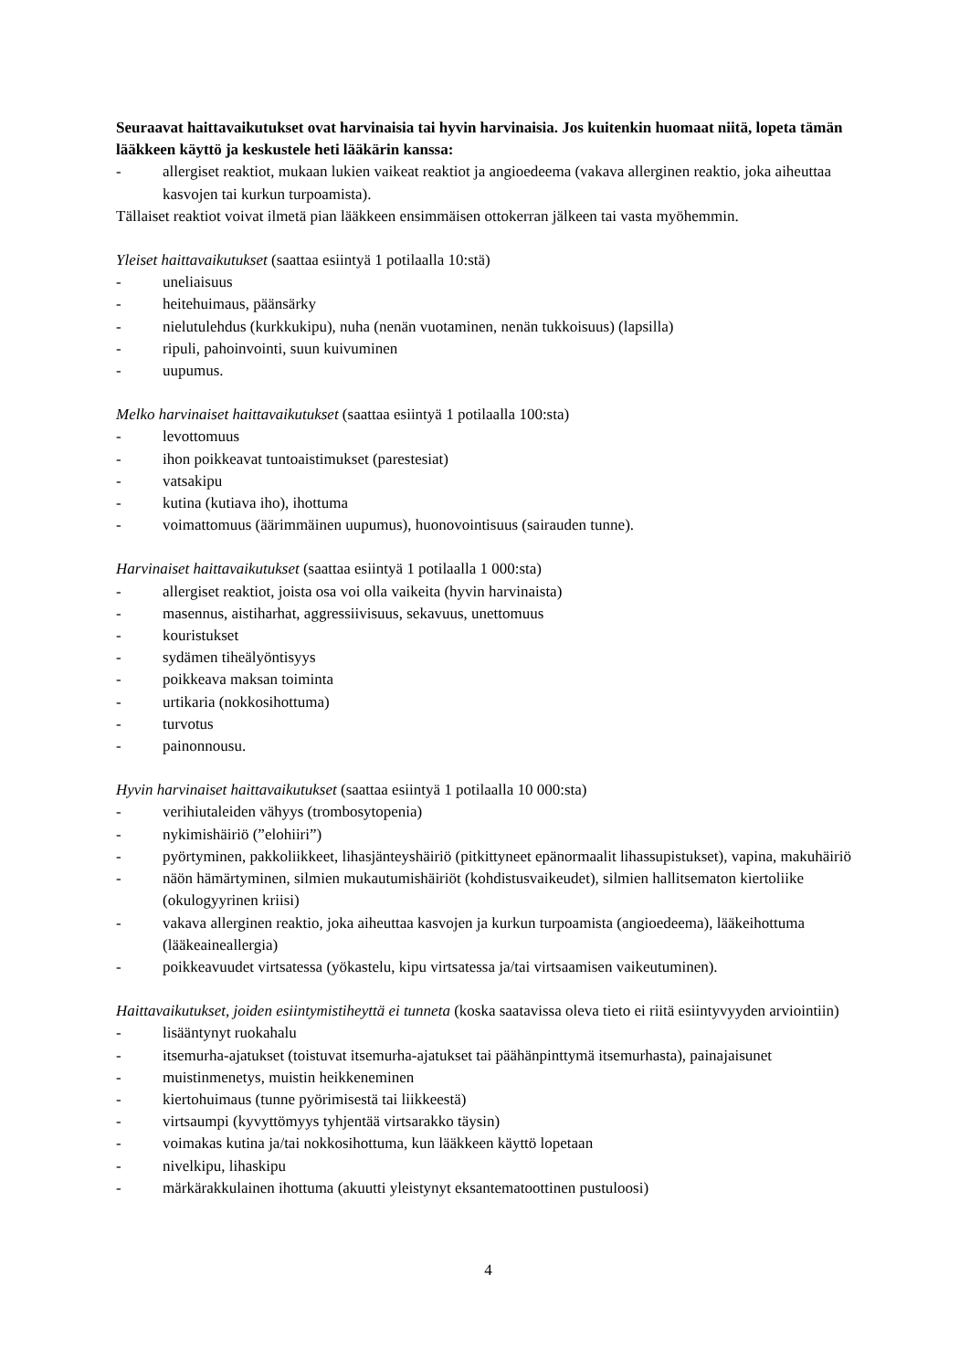Seuraavat haittavaikutukset ovat harvinaisia tai hyvin harvinaisia. Jos kuitenkin huomaat niitä, lopeta tämän lääkkeen käyttö ja keskustele heti lääkärin kanssa:
- allergiset reaktiot, mukaan lukien vaikeat reaktiot ja angioedeema (vakava allerginen reaktio, joka aiheuttaa kasvojen tai kurkun turpoamista).
Tällaiset reaktiot voivat ilmetä pian lääkkeen ensimmäisen ottokerran jälkeen tai vasta myöhemmin.
Yleiset haittavaikutukset (saattaa esiintyä 1 potilaalla 10:stä)
- uneliaisuus
- heitehuimaus, päänsärky
- nielutulehdus (kurkkukipu), nuha (nenän vuotaminen, nenän tukkoisuus) (lapsilla)
- ripuli, pahoinvointi, suun kuivuminen
- uupumus.
Melko harvinaiset haittavaikutukset (saattaa esiintyä 1 potilaalla 100:sta)
- levottomuus
- ihon poikkeavat tuntoaistimukset (parestesiat)
- vatsakipu
- kutina (kutiava iho), ihottuma
- voimattomuus (äärimmäinen uupumus), huonovointisuus (sairauden tunne).
Harvinaiset haittavaikutukset (saattaa esiintyä 1 potilaalla 1 000:sta)
- allergiset reaktiot, joista osa voi olla vaikeita (hyvin harvinaista)
- masennus, aistiharhat, aggressiivisuus, sekavuus, unettomuus
- kouristukset
- sydämen tiheälyöntisyys
- poikkeava maksan toiminta
- urtikaria (nokkosihottuma)
- turvotus
- painonnousu.
Hyvin harvinaiset haittavaikutukset (saattaa esiintyä 1 potilaalla 10 000:sta)
- verihiutaleiden vähyys (trombosytopenia)
- nykimishäiriö (”elohiiri”)
- pyörtyminen, pakkoliikkeet, lihasjänteyshäiriö (pitkittyneet epänormaalit lihassupistukset), vapina, makuhäiriö
- näön hämärtyminen, silmien mukautumishäiriöt (kohdistusvaikeudet), silmien hallitsematon kiertoliike (okulogyyrinen kriisi)
- vakava allerginen reaktio, joka aiheuttaa kasvojen ja kurkun turpoamista (angioedeema), lääkeihottuma (lääkeaineallergia)
- poikkeavuudet virtsatessa (yökastelu, kipu virtsatessa ja/tai virtsaamisen vaikeutuminen).
Haittavaikutukset, joiden esiintymistiheyttä ei tunneta (koska saatavissa oleva tieto ei riitä esiintyvyyden arviointiin)
- lisääntynyt ruokahalu
- itsemurha-ajatukset (toistuvat itsemurha-ajatukset tai päähänpinttymä itsemurhasta), painajaisunet
- muistinmenetys, muistin heikkeneminen
- kiertohuimaus (tunne pyörimisestä tai liikkeestä)
- virtsaumpi (kyvyttömyys tyhjentää virtsarakko täysin)
- voimakas kutina ja/tai nokkosihottuma, kun lääkkeen käyttö lopetaan
- nivelkipu, lihaskipu
- märkärakkulainen ihottuma (akuutti yleistynyt eksantematoottinen pustuloosi)
4